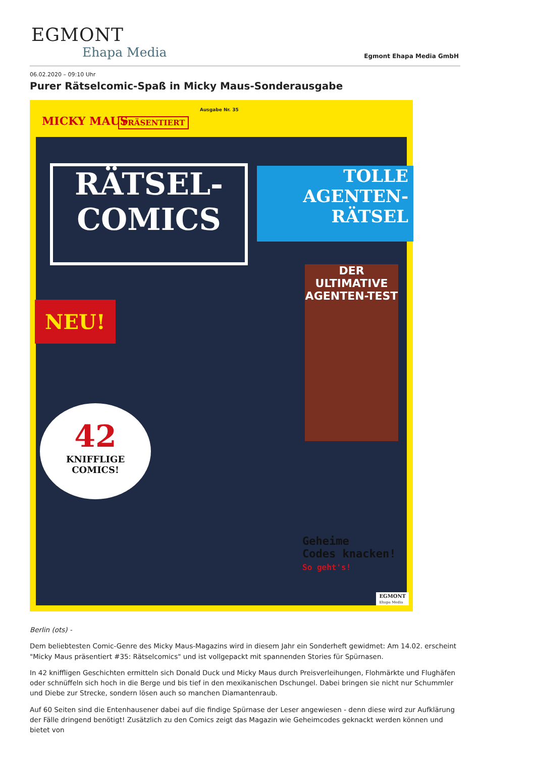EGMONT
Ehapa Media
Egmont Ehapa Media GmbH
06.02.2020 – 09:10 Uhr
Purer Rätselcomic-Spaß in Micky Maus-Sonderausgabe
MICKY MAUS PRÄSENTIERT
Ausgabe Nr. 35
RÄTSEL-
COMICS
TOLLE
AGENTEN-
RÄTSEL
NEU!
DER ULTIMATIVE
AGENTEN-TEST
42
KNIFFLIGE
COMICS!
Geheime
Codes knacken!
So geht's!
EGMONT
Ehapa Media
Berlin (ots) -
Dem beliebtesten Comic-Genre des Micky Maus-Magazins wird in diesem Jahr ein Sonderheft gewidmet: Am 14.02. erscheint "Micky Maus präsentiert #35: Rätselcomics" und ist vollgepackt mit spannenden Stories für Spürnasen.
In 42 kniffligen Geschichten ermitteln sich Donald Duck und Micky Maus durch Preisverleihungen, Flohmärkte und Flughäfen oder schnüffeln sich hoch in die Berge und bis tief in den mexikanischen Dschungel. Dabei bringen sie nicht nur Schummler und Diebe zur Strecke, sondern lösen auch so manchen Diamantenraub.
Auf 60 Seiten sind die Entenhausener dabei auf die findige Spürnase der Leser angewiesen - denn diese wird zur Aufklärung der Fälle dringend benötigt! Zusätzlich zu den Comics zeigt das Magazin wie Geheimcodes geknackt werden können und bietet von